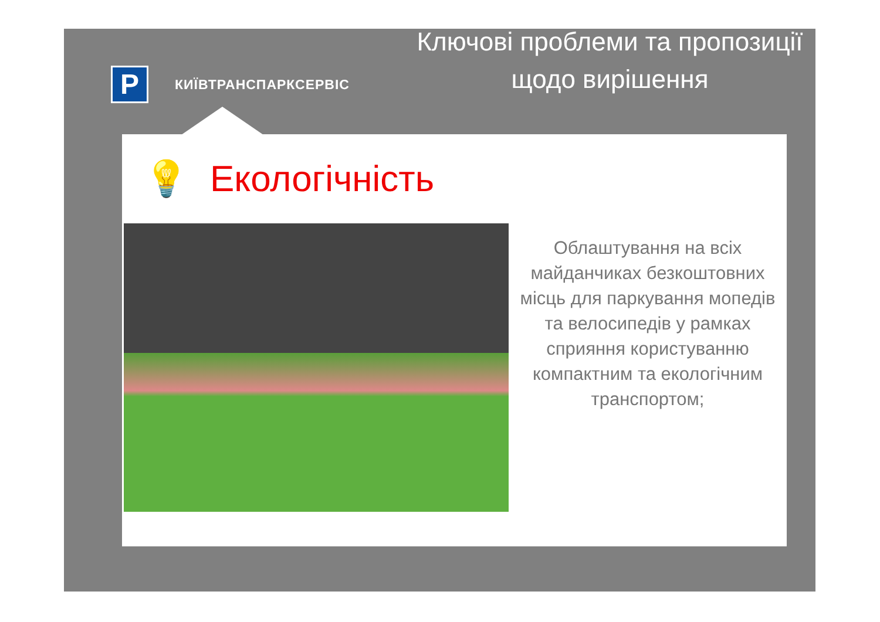P
КИЇВТРАНСПАРКСЕРВІС
Ключові проблеми та пропозиції щодо вирішення
💡 Екологічність
Облаштування на всіх майданчиках безкоштовних місць для паркування мопедів та велосипедів у рамках сприяння користуванню компактним та екологічним транспортом;